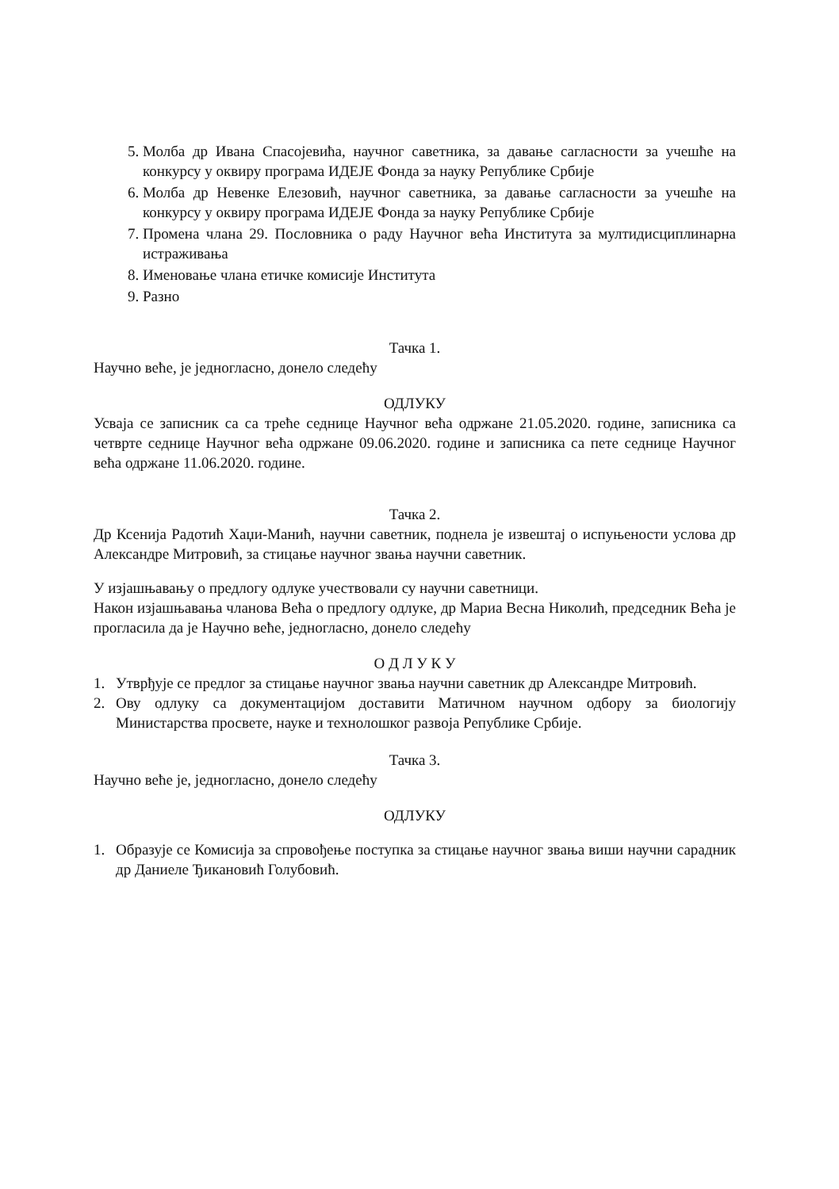5. Молба др Ивана Спасојевића, научног саветника, за давање сагласности за учешће на конкурсу у оквиру програма ИДЕЈЕ Фонда за науку Републике Србије
6. Молба др Невенке Елезовић, научног саветника, за давање сагласности за учешће на конкурсу у оквиру програма ИДЕЈЕ Фонда за науку Републике Србије
7. Промена члана 29. Пословника о раду Научног већа Института за мултидисциплинарна истраживања
8. Именовање члана етичке комисије Института
9. Разно
Тачка 1.
Научно веће, је једногласно, донело следећу
ОДЛУКУ
Усваја се записник са са треће седнице Научног већа одржане 21.05.2020. године, записника са четврте седнице Научног већа одржане 09.06.2020. године и записника са пете седнице Научног већа одржане 11.06.2020. године.
Тачка 2.
Др Ксенија Радотић Хаџи-Манић, научни саветник, поднела је извештај о испуњености услова др Александре Митровић, за стицање научног звања научни саветник.
У изјашњавању о предлогу одлуке учествовали су научни саветници.
Након изјашњавања чланова Већа о предлогу одлуке, др Мариа Весна Николић, председник Већа је прогласила да је Научно веће, једногласно, донело следећу
О Д Л У К У
1. Утврђује се предлог за стицање научног звања научни саветник др Александре Митровић.
2. Ову одлуку са документацијом доставити Матичном научном одбору за биологију Министарства просвете, науке и технолошког развоја Републике Србије.
Тачка 3.
Научно веће је, једногласно, донело следећу
ОДЛУКУ
1. Образује се Комисија за спровођење поступка за стицање научног звања виши научни сарадник др Даниеле Ђикановић Голубовић.